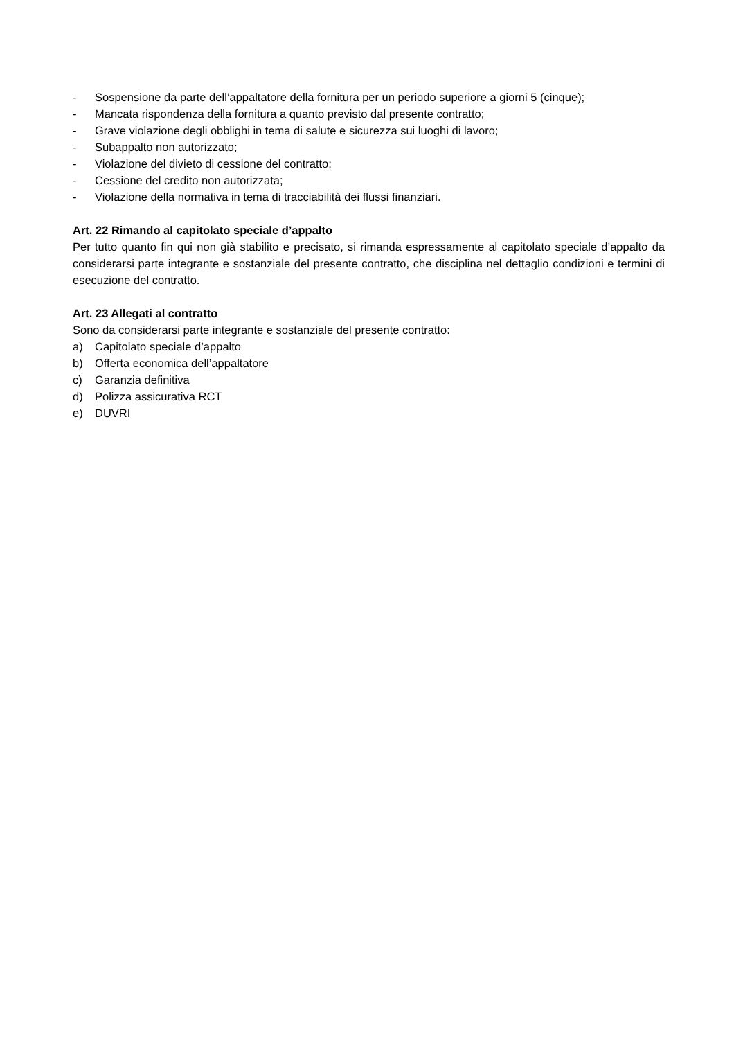- Sospensione da parte dell’appaltatore della fornitura per un periodo superiore a giorni 5 (cinque);
- Mancata rispondenza della fornitura a quanto previsto dal presente contratto;
- Grave violazione degli obblighi in tema di salute e sicurezza sui luoghi di lavoro;
- Subappalto non autorizzato;
- Violazione del divieto di cessione del contratto;
- Cessione del credito non autorizzata;
- Violazione della normativa in tema di tracciabilità dei flussi finanziari.
Art. 22 Rimando al capitolato speciale d’appalto
Per tutto quanto fin qui non già stabilito e precisato, si rimanda espressamente al capitolato speciale d’appalto da considerarsi parte integrante e sostanziale del presente contratto, che disciplina nel dettaglio condizioni e termini di esecuzione del contratto.
Art. 23 Allegati al contratto
Sono da considerarsi parte integrante e sostanziale del presente contratto:
a) Capitolato speciale d’appalto
b) Offerta economica dell’appaltatore
c) Garanzia definitiva
d) Polizza assicurativa RCT
e) DUVRI